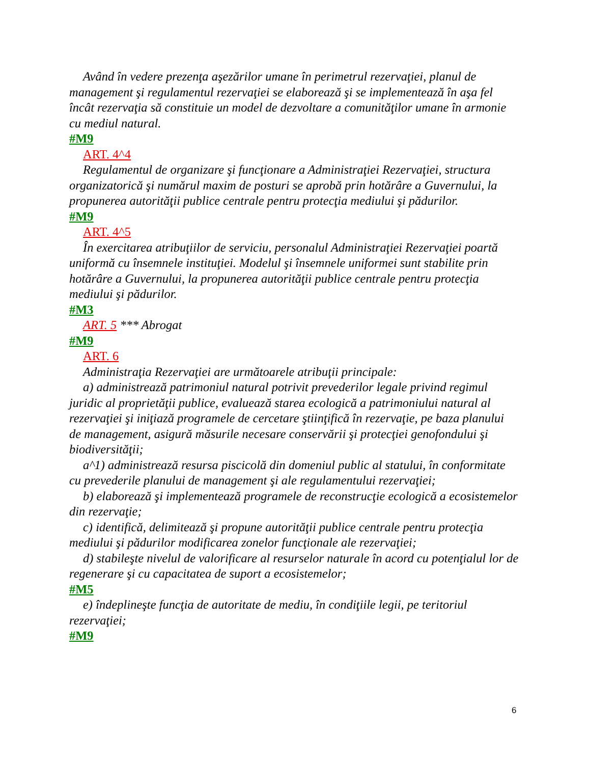Având în vedere prezenţa aşezărilor umane în perimetrul rezervaţiei, planul de management şi regulamentul rezervaţiei se elaborează şi se implementează în aşa fel încât rezervaţia să constituie un model de dezvoltare a comunităţilor umane în armonie cu mediul natural.
#M9
ART. 4^4
Regulamentul de organizare şi funcţionare a Administraţiei Rezervaţiei, structura organizatorică şi numărul maxim de posturi se aprobă prin hotărâre a Guvernului, la propunerea autorităţii publice centrale pentru protecţia mediului şi pădurilor.
#M9
ART. 4^5
În exercitarea atribuţiilor de serviciu, personalul Administraţiei Rezervaţiei poartă uniformă cu însemnele instituţiei. Modelul şi însemnele uniformei sunt stabilite prin hotărâre a Guvernului, la propunerea autorităţii publice centrale pentru protecţia mediului şi pădurilor.
#M3
ART. 5 *** Abrogat
#M9
ART. 6
Administraţia Rezervaţiei are următoarele atribuţii principale:
a) administrează patrimoniul natural potrivit prevederilor legale privind regimul juridic al proprietăţii publice, evaluează starea ecologică a patrimoniului natural al rezervaţiei şi iniţiază programele de cercetare ştiinţifică în rezervaţie, pe baza planului de management, asigură măsurile necesare conservării şi protecţiei genofondului şi biodiversităţii;
a^1) administrează resursa piscicolă din domeniul public al statului, în conformitate cu prevederile planului de management şi ale regulamentului rezervaţiei;
b) elaborează şi implementează programele de reconstrucţie ecologică a ecosistemelor din rezervaţie;
c) identifică, delimitează şi propune autorităţii publice centrale pentru protecţia mediului şi pădurilor modificarea zonelor funcţionale ale rezervaţiei;
d) stabileşte nivelul de valorificare al resurselor naturale în acord cu potenţialul lor de regenerare şi cu capacitatea de suport a ecosistemelor;
#M5
e) îndeplineşte funcţia de autoritate de mediu, în condiţiile legii, pe teritoriul rezervaţiei;
#M9
6